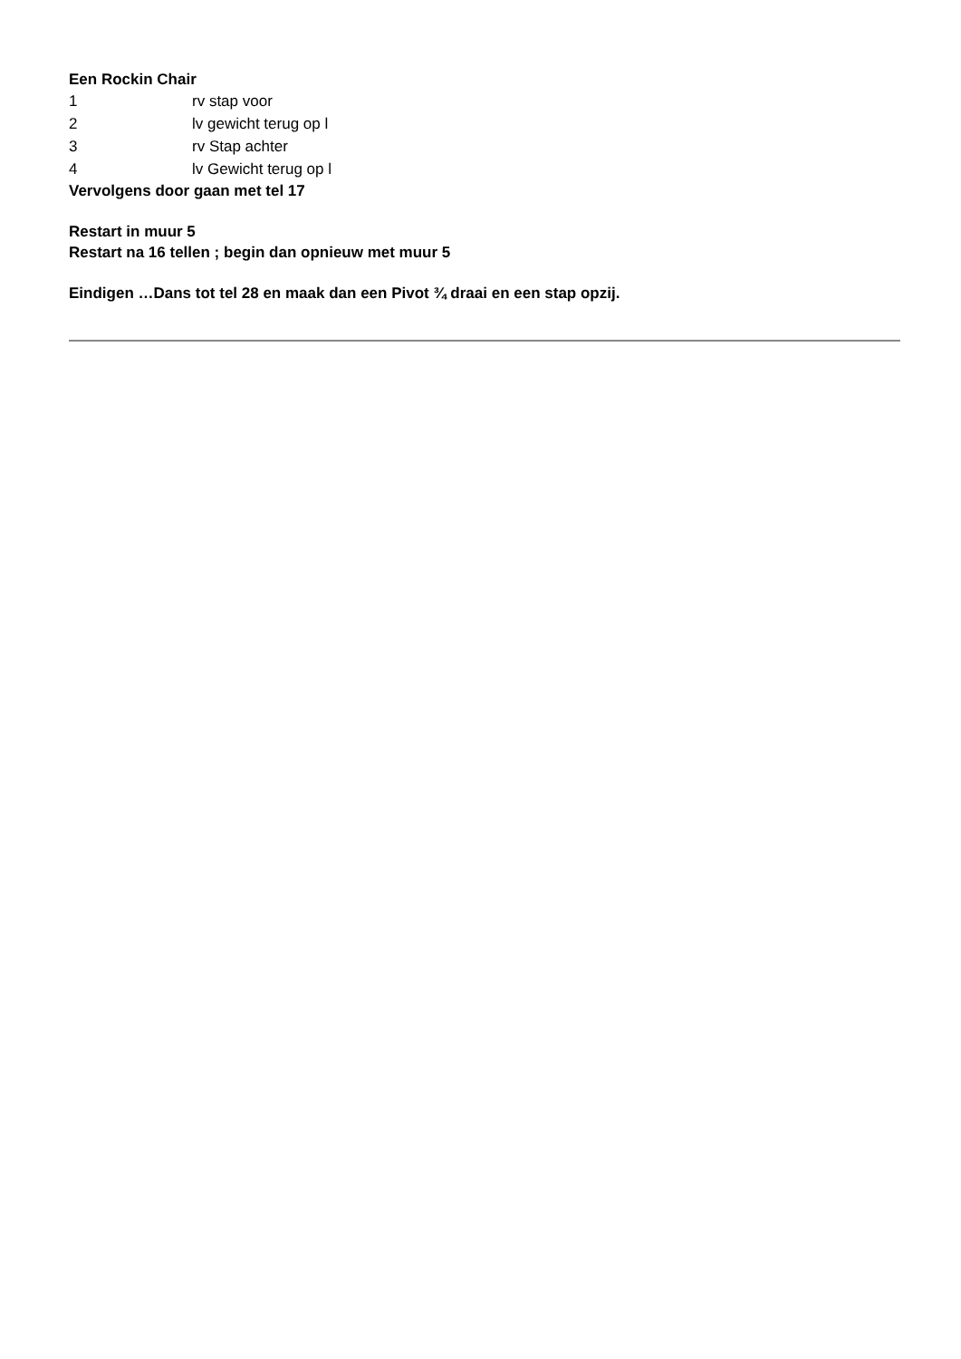Een Rockin Chair
1 rv stap voor
2 lv gewicht terug op l
3 rv Stap achter
4 lv Gewicht terug op l
Vervolgens door gaan met tel 17
Restart in muur 5
Restart na 16 tellen ; begin dan opnieuw met muur 5
Eindigen …Dans tot tel 28 en maak dan een Pivot ¾ draai en een stap opzij.